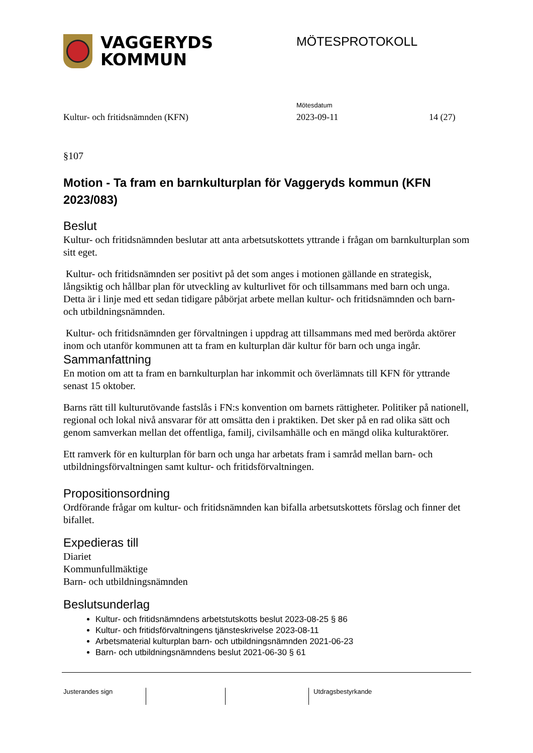VAGGERYDS
KOMMUN
MÖTESPROTOKOLL
Mötesdatum
Kultur- och fritidsnämnden (KFN) 2023-09-11 14 (27)
§107
Motion - Ta fram en barnkulturplan för Vaggeryds kommun (KFN 2023/083)
Beslut
Kultur- och fritidsnämnden beslutar att anta arbetsutskottets yttrande i frågan om barnkulturplan som sitt eget.
Kultur- och fritidsnämnden ser positivt på det som anges i motionen gällande en strategisk, långsiktig och hållbar plan för utveckling av kulturlivet för och tillsammans med barn och unga. Detta är i linje med ett sedan tidigare påbörjat arbete mellan kultur- och fritidsnämnden och barn- och utbildningsnämnden.
Kultur- och fritidsnämnden ger förvaltningen i uppdrag att tillsammans med med berörda aktörer inom och utanför kommunen att ta fram en kulturplan där kultur för barn och unga ingår.
Sammanfattning
En motion om att ta fram en barnkulturplan har inkommit och överlämnats till KFN för yttrande senast 15 oktober.
Barns rätt till kulturutövande fastslås i FN:s konvention om barnets rättigheter. Politiker på nationell, regional och lokal nivå ansvarar för att omsätta den i praktiken. Det sker på en rad olika sätt och genom samverkan mellan det offentliga, familj, civilsamhälle och en mängd olika kulturaktörer.
Ett ramverk för en kulturplan för barn och unga har arbetats fram i samråd mellan barn- och utbildningsförvaltningen samt kultur- och fritidsförvaltningen.
Propositionsordning
Ordförande frågar om kultur- och fritidsnämnden kan bifalla arbetsutskottets förslag och finner det bifallet.
Expedieras till
Diariet
Kommunfullmäktige
Barn- och utbildningsnämnden
Beslutsunderlag
Kultur- och fritidsnämndens arbetstutskotts beslut 2023-08-25 § 86
Kultur- och fritidsförvaltningens tjänsteskrivelse 2023-08-11
Arbetsmaterial kulturplan barn- och utbildningsnämnden 2021-06-23
Barn- och utbildningsnämndens beslut 2021-06-30 § 61
Justerandes sign Utdragsbestyrkande